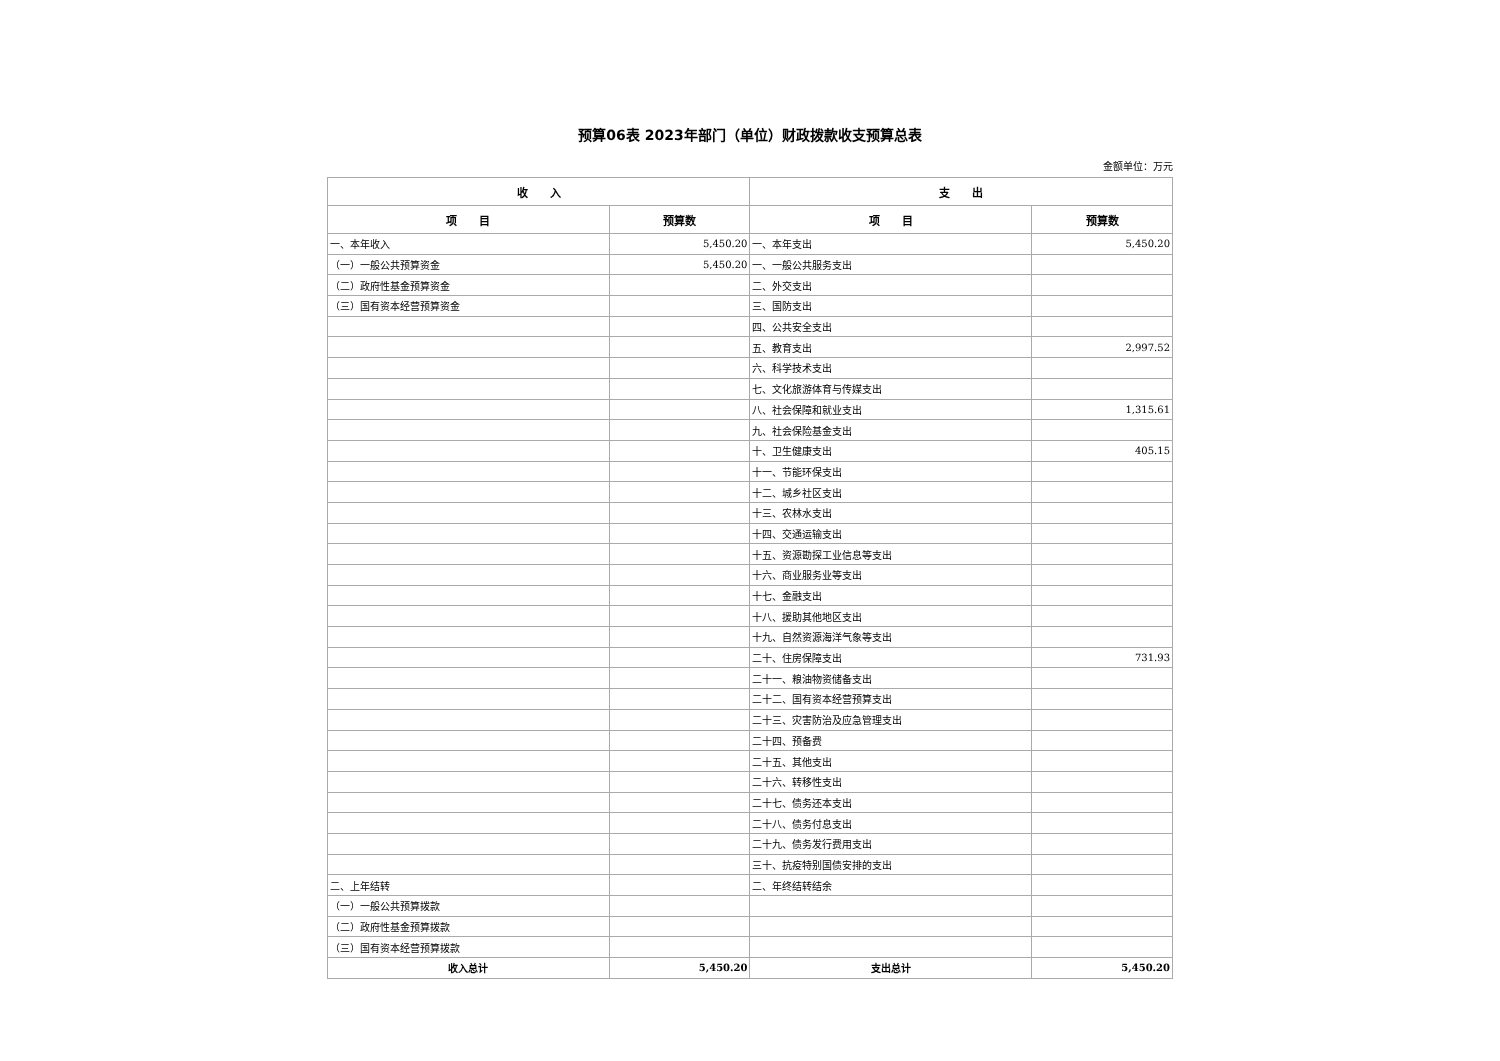预算06表 2023年部门（单位）财政拨款收支预算总表
金额单位：万元
| 收 入 | | 支 出 | |
| --- | --- | --- | --- |
| 项 目 | 预算数 | 项 目 | 预算数 |
| 一、本年收入 | 5,450.20 | 一、本年支出 | 5,450.20 |
| （一）一般公共预算资金 | 5,450.20 | 一、一般公共服务支出 | |
| （二）政府性基金预算资金 | | 二、外交支出 | |
| （三）国有资本经营预算资金 | | 三、国防支出 | |
| | | 四、公共安全支出 | |
| | | 五、教育支出 | 2,997.52 |
| | | 六、科学技术支出 | |
| | | 七、文化旅游体育与传媒支出 | |
| | | 八、社会保障和就业支出 | 1,315.61 |
| | | 九、社会保险基金支出 | |
| | | 十、卫生健康支出 | 405.15 |
| | | 十一、节能环保支出 | |
| | | 十二、城乡社区支出 | |
| | | 十三、农林水支出 | |
| | | 十四、交通运输支出 | |
| | | 十五、资源勘探工业信息等支出 | |
| | | 十六、商业服务业等支出 | |
| | | 十七、金融支出 | |
| | | 十八、援助其他地区支出 | |
| | | 十九、自然资源海洋气象等支出 | |
| | | 二十、住房保障支出 | 731.93 |
| | | 二十一、粮油物资储备支出 | |
| | | 二十二、国有资本经营预算支出 | |
| | | 二十三、灾害防治及应急管理支出 | |
| | | 二十四、预备费 | |
| | | 二十五、其他支出 | |
| | | 二十六、转移性支出 | |
| | | 二十七、债务还本支出 | |
| | | 二十八、债务付息支出 | |
| | | 二十九、债务发行费用支出 | |
| | | 三十、抗疫特别国债安排的支出 | |
| 二、上年结转 | | 二、年终结转结余 | |
| （一）一般公共预算拨款 | | | |
| （二）政府性基金预算拨款 | | | |
| （三）国有资本经营预算拨款 | | | |
| 收入总计 | 5,450.20 | 支出总计 | 5,450.20 |